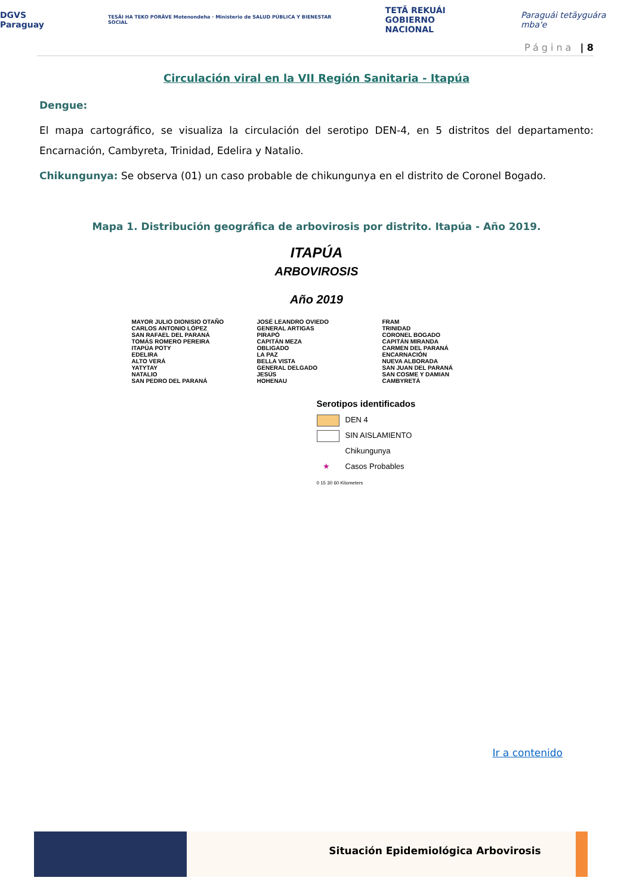DGVS Paraguay TESÃI HA TEKO PORÃVE Motenondeha · Ministerio de SALUD PÚBLICA Y BIENESTAR SOCIAL TETÃ REKUÁI
GOBIERNO NACIONAL Paraguái tetãyguára mba'e
Página | 8
Circulación viral en la VII Región Sanitaria - Itapúa
Dengue:
El mapa cartográfico, se visualiza la circulación del serotipo DEN-4, en 5 distritos del departamento: Encarnación, Cambyreta, Trinidad, Edelira y Natalio.
Chikungunya: Se observa (01) un caso probable de chikungunya en el distrito de Coronel Bogado.
Mapa 1. Distribución geográfica de arbovirosis por distrito. Itapúa - Año 2019.
ITAPÚA
ARBOVIROSIS
Año 2019
MAYOR JULIO DIONISIO OTAÑO
CARLOS ANTONIO LÓPEZ
SAN RAFAEL DEL PARANÁ
TOMÁS ROMERO PEREIRA
ITAPÚA POTY
EDELIRA
ALTO VERÁ
YATYTAY
NATALIO
SAN PEDRO DEL PARANÁ
JOSÉ LEANDRO OVIEDO
GENERAL ARTIGAS
PIRAPÓ
CAPITÁN MEZA
OBLIGADO
LA PAZ
BELLA VISTA
GENERAL DELGADO
JESÚS
HOHENAU
FRAM
TRINIDAD
CORONEL BOGADO
CAPITÁN MIRANDA
CARMEN DEL PARANÁ
ENCARNACIÓN
NUEVA ALBORADA
SAN JUAN DEL PARANÁ
SAN COSME Y DAMIAN
CAMBYRETÁ
Serotipos identificados
DEN 4
SIN AISLAMIENTO
Chikungunya
★ Casos Probables
0 15 30 60 Kilometers
Ir a contenido
Situación Epidemiológica Arbovirosis